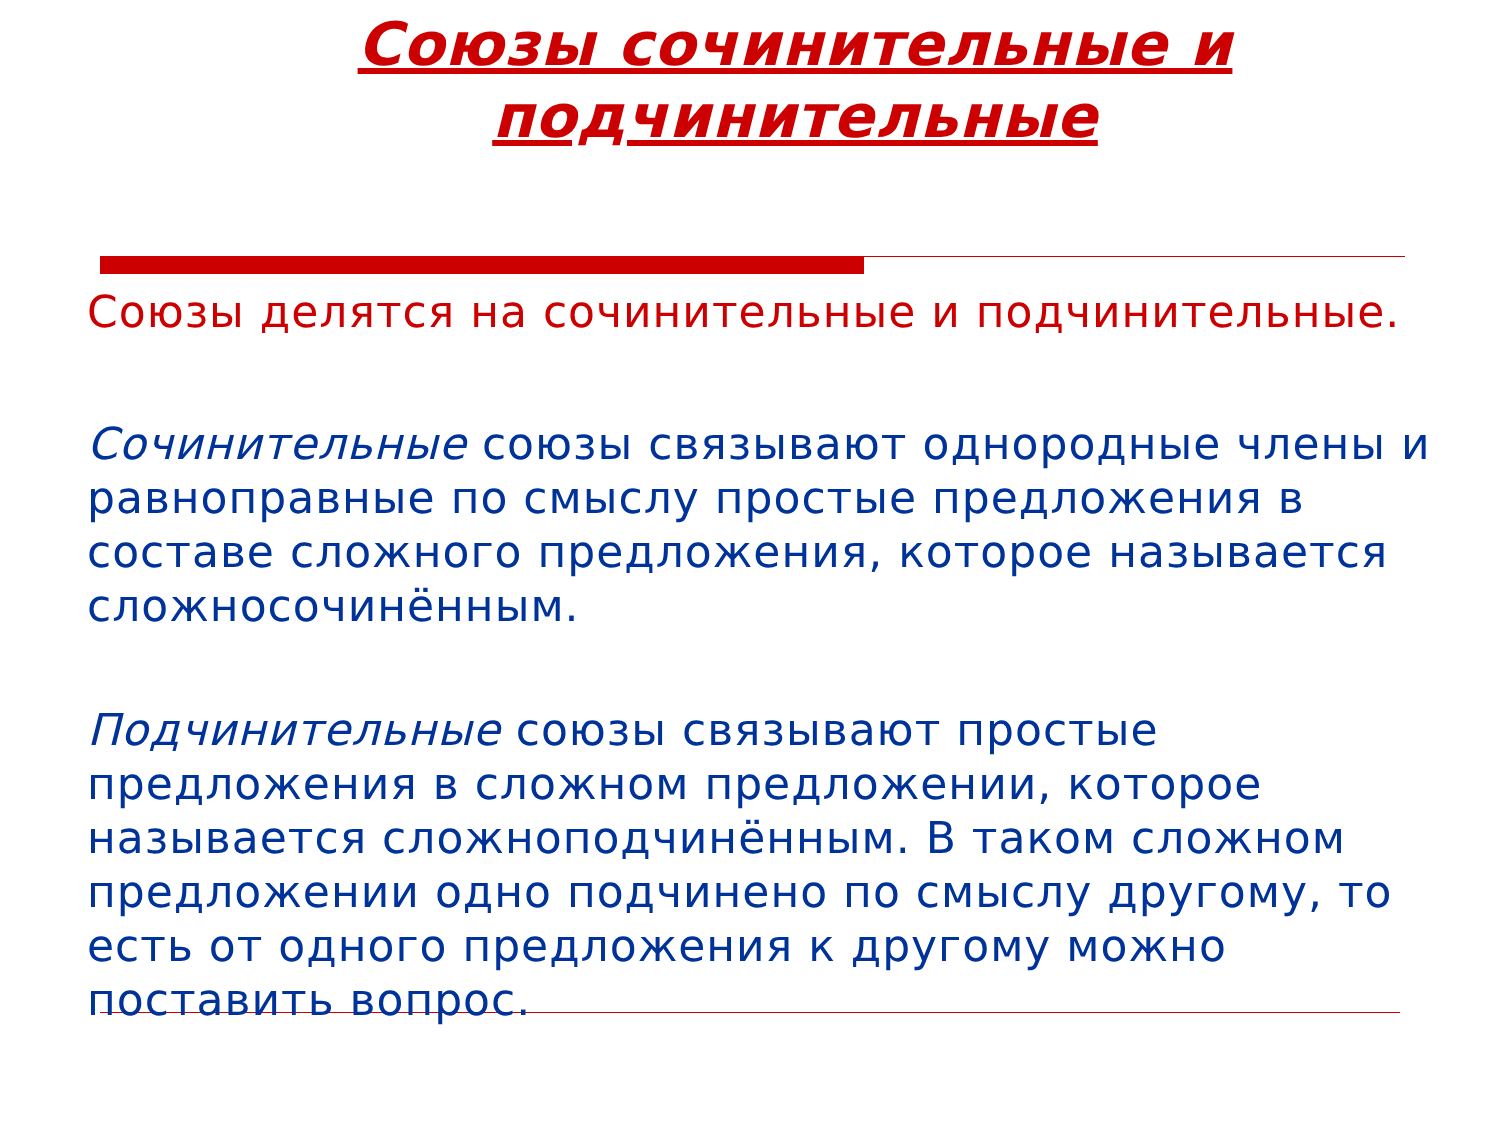Союзы сочинительные и
подчинительные
Союзы делятся на сочинительные и подчинительные.
Сочинительные союзы связывают однородные члены и равноправные по смыслу простые предложения в составе сложного предложения, которое называется сложносочинённым.
Подчинительные союзы связывают простые предложения в сложном предложении, которое называется сложноподчинённым. В таком сложном предложении одно подчинено по смыслу другому, то есть от одного предложения к другому можно поставить вопрос.